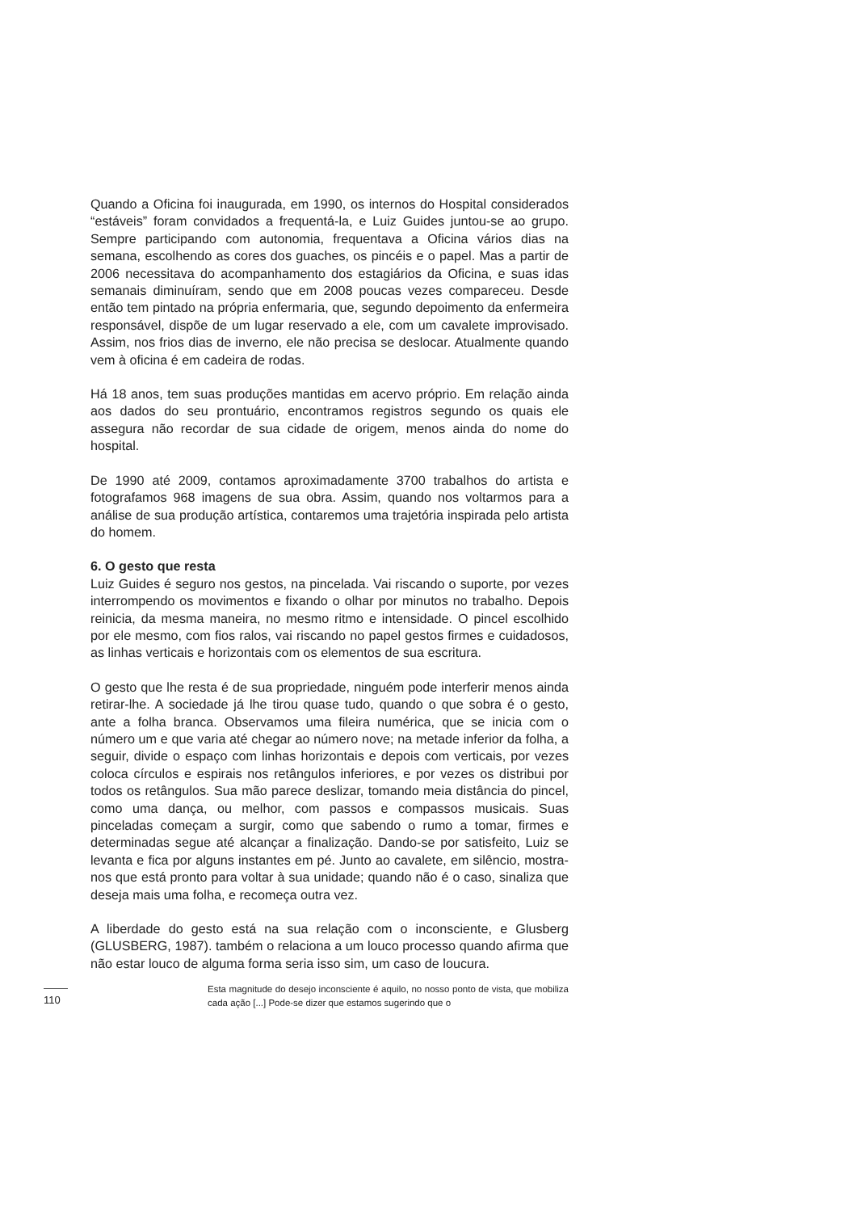Quando a Oficina foi inaugurada, em 1990, os internos do Hospital considerados “estáveis” foram convidados a frequentá-la, e Luiz Guides juntou-se ao grupo. Sempre participando com autonomia, frequentava a Oficina vários dias na semana, escolhendo as cores dos guaches, os pincéis e o papel. Mas a partir de 2006 necessitava do acompanhamento dos estagiários da Oficina, e suas idas semanais diminuíram, sendo que em 2008 poucas vezes compareceu. Desde então tem pintado na própria enfermaria, que, segundo depoimento da enfermeira responsável, dispõe de um lugar reservado a ele, com um cavalete improvisado. Assim, nos frios dias de inverno, ele não precisa se deslocar. Atualmente quando vem à oficina é em cadeira de rodas.
Há 18 anos, tem suas produções mantidas em acervo próprio. Em relação ainda aos dados do seu prontuário, encontramos registros segundo os quais ele assegura não recordar de sua cidade de origem, menos ainda do nome do hospital.
De 1990 até 2009, contamos aproximadamente 3700 trabalhos do artista e fotografamos 968 imagens de sua obra. Assim, quando nos voltarmos para a análise de sua produção artística, contaremos uma trajetória inspirada pelo artista do homem.
6. O gesto que resta
Luiz Guides é seguro nos gestos, na pincelada. Vai riscando o suporte, por vezes interrompendo os movimentos e fixando o olhar por minutos no trabalho. Depois reinicia, da mesma maneira, no mesmo ritmo e intensidade. O pincel escolhido por ele mesmo, com fios ralos, vai riscando no papel gestos firmes e cuidadosos, as linhas verticais e horizontais com os elementos de sua escritura.
O gesto que lhe resta é de sua propriedade, ninguém pode interferir menos ainda retirar-lhe. A sociedade já lhe tirou quase tudo, quando o que sobra é o gesto, ante a folha branca. Observamos uma fileira numérica, que se inicia com o número um e que varia até chegar ao número nove; na metade inferior da folha, a seguir, divide o espaço com linhas horizontais e depois com verticais, por vezes coloca círculos e espirais nos retângulos inferiores, e por vezes os distribui por todos os retângulos. Sua mão parece deslizar, tomando meia distância do pincel, como uma dança, ou melhor, com passos e compassos musicais. Suas pinceladas começam a surgir, como que sabendo o rumo a tomar, firmes e determinadas segue até alcançar a finalização. Dando-se por satisfeito, Luiz se levanta e fica por alguns instantes em pé. Junto ao cavalete, em silêncio, mostra-nos que está pronto para voltar à sua unidade; quando não é o caso, sinaliza que deseja mais uma folha, e recomeça outra vez.
A liberdade do gesto está na sua relação com o inconsciente, e Glusberg (GLUSBERG, 1987). também o relaciona a um louco processo quando afirma que não estar louco de alguma forma seria isso sim, um caso de loucura.
Esta magnitude do desejo inconsciente é aquilo, no nosso ponto de vista, que mobiliza cada ação [...] Pode-se dizer que estamos sugerindo que o
110